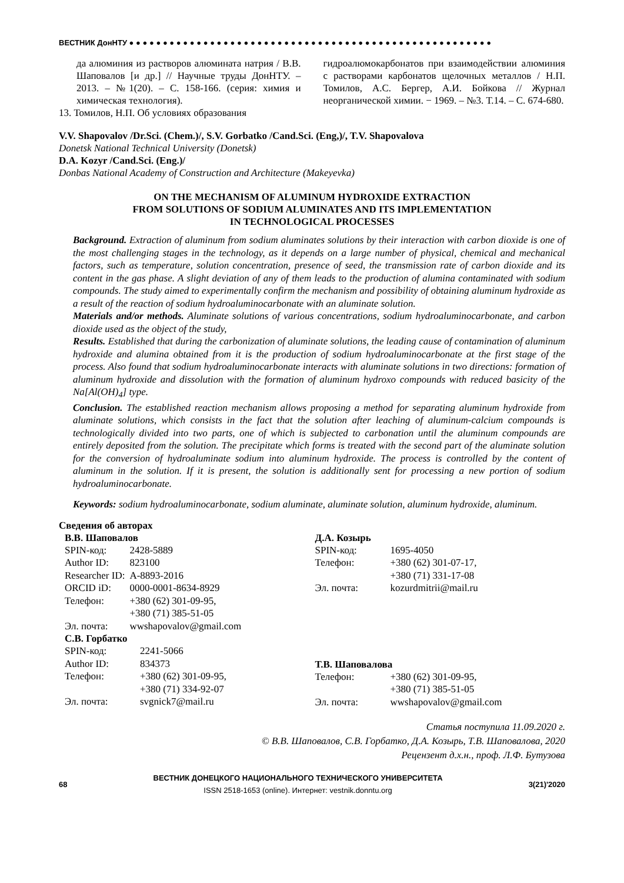ВЕСТНИК ДонНТУ ● ● ● ● ● ● ● ● ● ● ● ● ● ● ● ● ● ● ● ● ● ● ● ● ● ● ● ● ● ● ● ● ● ● ● ● ● ● ● ● ● ● ● ● ● ● ● ● ● ● ● ● ● ●
да алюминия из растворов алюмината натрия / В.В. Шаповалов [и др.] // Научные труды ДонНТУ. – 2013. – №1(20). – С. 158-166. (серия: химия и химическая технология).
13. Томилов, Н.П. Об условиях образования
гидроалюмокарбонатов при взаимодействии алюминия с растворами карбонатов щелочных металлов / Н.П. Томилов, А.С. Бергер, А.И. Бойкова // Журнал неорганической химии. − 1969. – №3. Т.14. – С. 674-680.
V.V. Shapovalov /Dr.Sci. (Chem.)/, S.V. Gorbatko /Cand.Sci. (Eng,)/, T.V. Shapovalova
Donetsk National Technical University (Donetsk)
D.A. Kozyr /Cand.Sci. (Eng.)/
Donbas National Academy of Construction and Architecture (Makeyevka)
ON THE MECHANISM OF ALUMINUM HYDROXIDE EXTRACTION
FROM SOLUTIONS OF SODIUM ALUMINATES AND ITS IMPLEMENTATION
IN TECHNOLOGICAL PROCESSES
Background. Extraction of aluminum from sodium aluminates solutions by their interaction with carbon dioxide is one of the most challenging stages in the technology, as it depends on a large number of physical, chemical and mechanical factors, such as temperature, solution concentration, presence of seed, the transmission rate of carbon dioxide and its content in the gas phase. A slight deviation of any of them leads to the production of alumina contaminated with sodium compounds. The study aimed to experimentally confirm the mechanism and possibility of obtaining aluminum hydroxide as a result of the reaction of sodium hydroaluminocarbonate with an aluminate solution.
Materials and/or methods. Aluminate solutions of various concentrations, sodium hydroaluminocarbonate, and carbon dioxide used as the object of the study,
Results. Established that during the carbonization of aluminate solutions, the leading cause of contamination of aluminum hydroxide and alumina obtained from it is the production of sodium hydroaluminocarbonate at the first stage of the process. Also found that sodium hydroaluminocarbonate interacts with aluminate solutions in two directions: formation of aluminum hydroxide and dissolution with the formation of aluminum hydroxo compounds with reduced basicity of the Na[Al(OH)<sub>4</sub>] type.
Conclusion. The established reaction mechanism allows proposing a method for separating aluminum hydroxide from aluminate solutions, which consists in the fact that the solution after leaching of aluminum-calcium compounds is technologically divided into two parts, one of which is subjected to carbonation until the aluminum compounds are entirely deposited from the solution. The precipitate which forms is treated with the second part of the aluminate solution for the conversion of hydroaluminate sodium into aluminum hydroxide. The process is controlled by the content of aluminum in the solution. If it is present, the solution is additionally sent for processing a new portion of sodium hydroaluminocarbonate.
Keywords: sodium hydroaluminocarbonate, sodium aluminate, aluminate solution, aluminum hydroxide, aluminum.
Сведения об авторах
В.В. Шаповалов
| SPIN-код: | 2428-5889 |
| Author ID: | 823100 |
| Researcher ID: | A-8893-2016 |
| ORCID iD: | 0000-0001-8634-8929 |
| Телефон: | +380 (62) 301-09-95, +380 (71) 385-51-05 |
| Эл. почта: | wwshapovalov@gmail.com |
С.В. Горбатко
| SPIN-код: | 2241-5066 |
| Author ID: | 834373 |
| Телефон: | +380 (62) 301-09-95, +380 (71) 334-92-07 |
| Эл. почта: | svgnick7@mail.ru |
Д.А. Козырь
| SPIN-код: | 1695-4050 |
| Телефон: | +380 (62) 301-07-17, +380 (71) 331-17-08 |
| Эл. почта: | kozurdmitrii@mail.ru |
Т.В. Шаповалова
| Телефон: | +380 (62) 301-09-95, +380 (71) 385-51-05 |
| Эл. почта: | wwshapovalov@gmail.com |
Статья поступила 11.09.2020 г.
© В.В. Шаповалов, С.В. Горбатко, Д.А. Козырь, Т.В. Шаповалова, 2020
Рецензент д.х.н., проф. Л.Ф. Бутузова
68
ВЕСТНИК ДОНЕЦКОГО НАЦИОНАЛЬНОГО ТЕХНИЧЕСКОГО УНИВЕРСИТЕТА
ISSN 2518-1653 (online). Интернет: vestnik.donntu.org
3(21)'2020